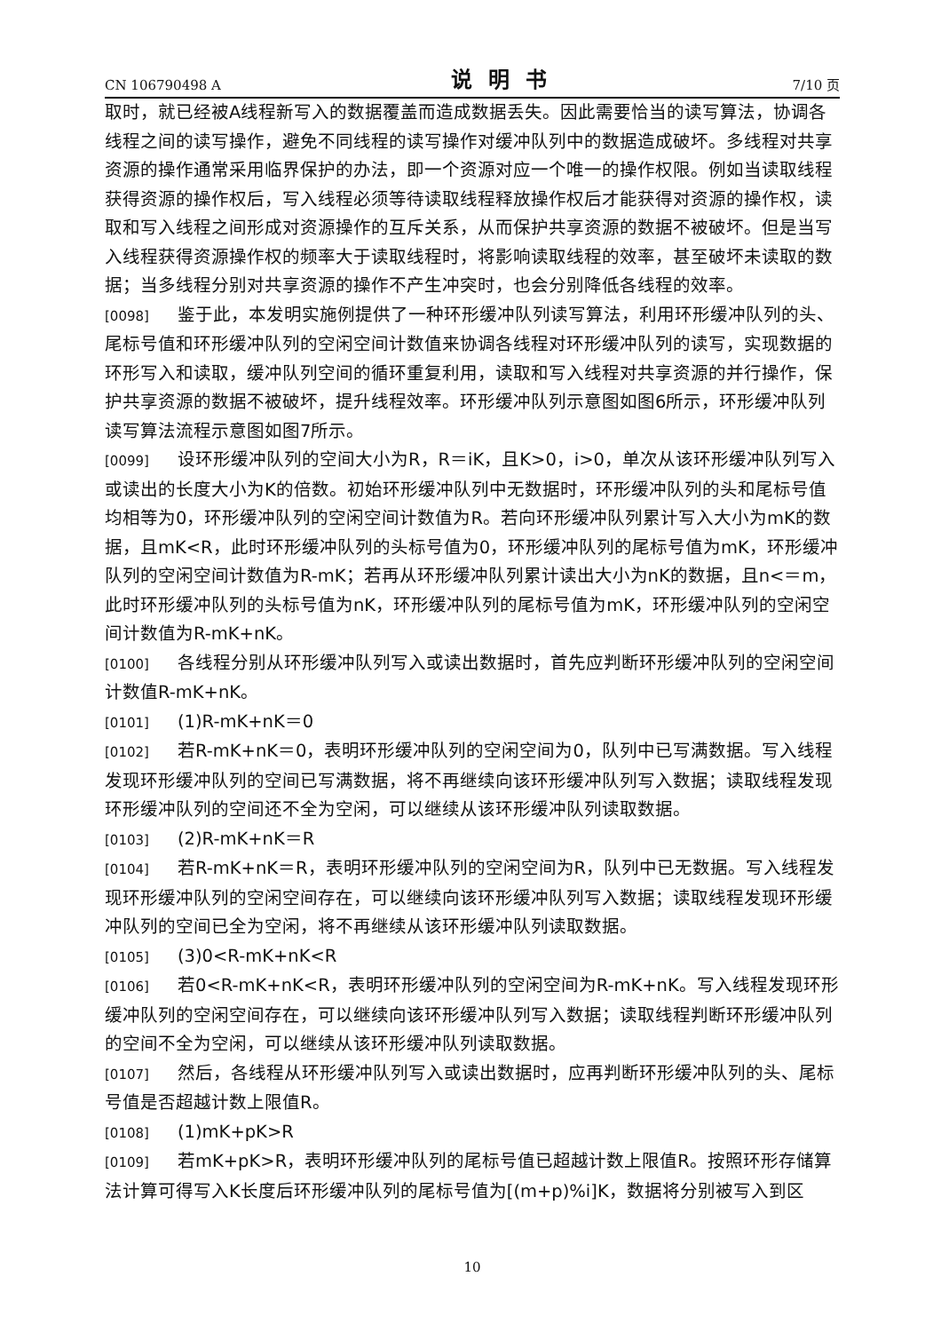CN 106790498 A 说明书 7/10 页
取时，就已经被A线程新写入的数据覆盖而造成数据丢失。因此需要恰当的读写算法，协调各线程之间的读写操作，避免不同线程的读写操作对缓冲队列中的数据造成破坏。多线程对共享资源的操作通常采用临界保护的办法，即一个资源对应一个唯一的操作权限。例如当读取线程获得资源的操作权后，写入线程必须等待读取线程释放操作权后才能获得对资源的操作权，读取和写入线程之间形成对资源操作的互斥关系，从而保护共享资源的数据不被破坏。但是当写入线程获得资源操作权的频率大于读取线程时，将影响读取线程的效率，甚至破坏未读取的数据；当多线程分别对共享资源的操作不产生冲突时，也会分别降低各线程的效率。
[0098] 鉴于此，本发明实施例提供了一种环形缓冲队列读写算法，利用环形缓冲队列的头、尾标号值和环形缓冲队列的空闲空间计数值来协调各线程对环形缓冲队列的读写，实现数据的环形写入和读取，缓冲队列空间的循环重复利用，读取和写入线程对共享资源的并行操作，保护共享资源的数据不被破坏，提升线程效率。环形缓冲队列示意图如图6所示，环形缓冲队列读写算法流程示意图如图7所示。
[0099] 设环形缓冲队列的空间大小为R，R＝iK，且K>0，i>0，单次从该环形缓冲队列写入或读出的长度大小为K的倍数。初始环形缓冲队列中无数据时，环形缓冲队列的头和尾标号值均相等为0，环形缓冲队列的空闲空间计数值为R。若向环形缓冲队列累计写入大小为mK的数据，且mK<R，此时环形缓冲队列的头标号值为0，环形缓冲队列的尾标号值为mK，环形缓冲队列的空闲空间计数值为R-mK；若再从环形缓冲队列累计读出大小为nK的数据，且n<＝m，此时环形缓冲队列的头标号值为nK，环形缓冲队列的尾标号值为mK，环形缓冲队列的空闲空间计数值为R-mK+nK。
[0100] 各线程分别从环形缓冲队列写入或读出数据时，首先应判断环形缓冲队列的空闲空间计数值R-mK+nK。
[0101] (1)R-mK+nK＝0
[0102] 若R-mK+nK＝0，表明环形缓冲队列的空闲空间为0，队列中已写满数据。写入线程发现环形缓冲队列的空间已写满数据，将不再继续向该环形缓冲队列写入数据；读取线程发现环形缓冲队列的空间还不全为空闲，可以继续从该环形缓冲队列读取数据。
[0103] (2)R-mK+nK＝R
[0104] 若R-mK+nK＝R，表明环形缓冲队列的空闲空间为R，队列中已无数据。写入线程发现环形缓冲队列的空闲空间存在，可以继续向该环形缓冲队列写入数据；读取线程发现环形缓冲队列的空间已全为空闲，将不再继续从该环形缓冲队列读取数据。
[0105] (3)0<R-mK+nK<R
[0106] 若0<R-mK+nK<R，表明环形缓冲队列的空闲空间为R-mK+nK。写入线程发现环形缓冲队列的空闲空间存在，可以继续向该环形缓冲队列写入数据；读取线程判断环形缓冲队列的空间不全为空闲，可以继续从该环形缓冲队列读取数据。
[0107] 然后，各线程从环形缓冲队列写入或读出数据时，应再判断环形缓冲队列的头、尾标号值是否超越计数上限值R。
[0108] (1)mK+pK>R
[0109] 若mK+pK>R，表明环形缓冲队列的尾标号值已超越计数上限值R。按照环形存储算法计算可得写入K长度后环形缓冲队列的尾标号值为[(m+p)%i]K，数据将分别被写入到区
10